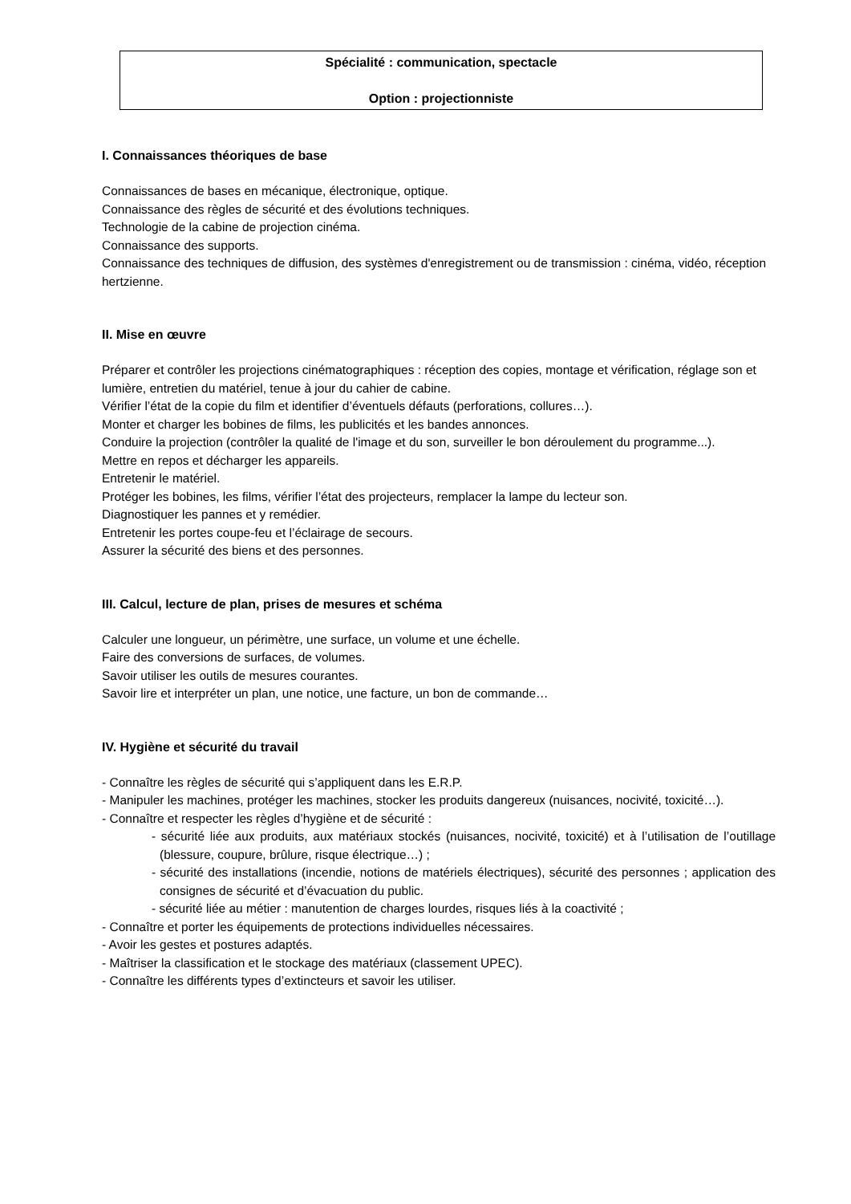Spécialité : communication, spectacle
Option : projectionniste
I. Connaissances théoriques de base
Connaissances de bases en mécanique, électronique, optique.
Connaissance des règles de sécurité et des évolutions techniques.
Technologie de la cabine de projection cinéma.
Connaissance des supports.
Connaissance des techniques de diffusion, des systèmes d'enregistrement ou de transmission : cinéma, vidéo, réception hertzienne.
II. Mise en œuvre
Préparer et contrôler les projections cinématographiques : réception des copies, montage et vérification, réglage son et lumière, entretien du matériel, tenue à jour du cahier de cabine.
Vérifier l’état de la copie du film et identifier d’éventuels défauts (perforations, collures…).
Monter et charger les bobines de films, les publicités et les bandes annonces.
Conduire la projection (contrôler la qualité de l'image et du son, surveiller le bon déroulement du programme...).
Mettre en repos et décharger les appareils.
Entretenir le matériel.
Protéger les bobines, les films, vérifier l’état des projecteurs, remplacer la lampe du lecteur son.
Diagnostiquer les pannes et y remédier.
Entretenir les portes coupe-feu et l’éclairage de secours.
Assurer la sécurité des biens et des personnes.
III. Calcul, lecture de plan, prises de mesures et schéma
Calculer une longueur, un périmètre, une surface, un volume et une échelle.
Faire des conversions de surfaces, de volumes.
Savoir utiliser les outils de mesures courantes.
Savoir lire et interpréter un plan, une notice, une facture, un bon de commande…
IV. Hygiène et sécurité du travail
- Connaître les règles de sécurité qui s’appliquent dans les E.R.P.
- Manipuler les machines, protéger les machines, stocker les produits dangereux (nuisances, nocivité, toxicité…).
- Connaître et respecter les règles d’hygiène et de sécurité :
- sécurité liée aux produits, aux matériaux stockés (nuisances, nocivité, toxicité) et à l’utilisation de l’outillage (blessure, coupure, brûlure, risque électrique…) ;
- sécurité des installations (incendie, notions de matériels électriques), sécurité des personnes ; application des consignes de sécurité et d’évacuation du public.
- sécurité liée au métier : manutention de charges lourdes, risques liés à la coactivité ;
- Connaître et porter les équipements de protections individuelles nécessaires.
- Avoir les gestes et postures adaptés.
- Maîtriser la classification et le stockage des matériaux (classement UPEC).
- Connaître les différents types d’extincteurs et savoir les utiliser.